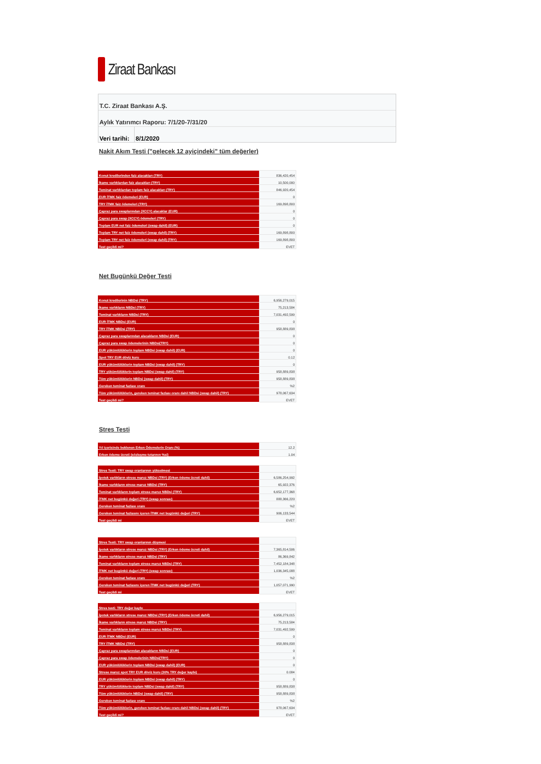Ziraat Bankası
T.C. Ziraat Bankası A.Ş.
Aylık Yatırımcı Raporu: 7/1/20-7/31/20
| Veri tarihi: | 8/1/2020 |
Nakit Akım Testi ("gelecek 12 ayiçindeki" tüm değerler)
| Konut kredilerinden faiz alacakları (TRY) | 836,420,454 |
| İkame varlıklardan faiz alacakları (TRY) | 10,500,000 |
| Teminat varlıklardan toplam faiz alacakları (TRY) | 846,920,454 |
| EUR İTMK faiz ödemeleri (EUR) | 0 |
| TRY İTMK faiz ödemeleri (TRY) | 169,898,800 |
| Çapraz para swaplarından (XCCY) alacaklar (EUR) | 0 |
| Çapraz para swap (XCCY) ödemeleri (TRY) | 0 |
| Toplam EUR net faiz ödemeleri (swap dahil) (EUR) | 0 |
| Toplam TRY net faiz ödemeleri (swap dahil) (TRY) | 169,898,800 |
| Toplam TRY net faiz ödemeleri (swap dahil) (TRY) | 169,898,800 |
| Test geçildi mi? | EVET |
Net Bugünkü Değer Testi
| Konut kredilerinin NBDsi (TRY) | 6,956,279,015 |
| İkame varlıkların NBDsi (TRY) | 75,213,584 |
| Teminat varlıkların NBDsi (TRY) | 7,031,492,599 |
| EUR İTMK NBDsi (EUR) | 0 |
| TRY İTMK NBDsi (TRY) | 958,889,838 |
| Çapraz para swaplarından alacakların NBDsi (EUR) | 0 |
| Çapraz para swap ödemelerinin NBDsi(TRY) | 0 |
| EUR yükümlülüklerin toplam NBDsi (swap dahil) (EUR) | 0 |
| Spot TRY EUR döviz kuru | 0.12 |
| EUR yükümlülüklerin toplam NBDsi (swap dahil) (TRY) | 0 |
| TRY yükümlülüklerin toplam NBDsi (swap dahil) (TRY) | 958,889,838 |
| Tüm yükümlülüklerin NBDsi (swap dahil) (TRY) | 958,889,838 |
| Gereken teminat fazlası oranı | %2 |
| Tüm yükümlülüklerin, gereken teminat fazlası oranı dahil NBDsi (swap dahil) (TRY) | 978,067,634 |
| Test geçildi mi? | EVET |
Stres Testi
| Yıl içerisinde beklenen Erken Ödemelerin Oranı (%) | 12.2 |
| Erken ödeme ücreti (sözleşme tutarının %si) | 1.04 |
| Stres Testi: TRY swap oranlarının yükselmesi | |
| İpotek varlıkların strese maruz NBDsi (TRY) (Erken ödeme ücreti dahil) | 6,586,254,992 |
| İkame varlıkların strese maruz NBDsi (TRY) | 65,922,376 |
| Teminat varlıkların toplam strese maruz NBDsi (TRY) | 6,652,177,368 |
| İTMK net bugünkü değeri (TRY) (swap sonrası) | 888,366,220 |
| Gereken teminat fazlası oranı | %2 |
| Gereken teminat fazlasını içeren İTMK net bugünkü değeri (TRY) | 906,133,544 |
| Test geçildi mi | EVET |
| Stres Testi: TRY swap oranlarının düşmesi | |
| İpotek varlıkların strese maruz NBDsi (TRY) (Erken ödeme ücreti dahil) | 7,365,814,506 |
| İkame varlıkların strese maruz NBDsi (TRY) | 86,369,842 |
| Teminat varlıkların toplam strese maruz NBDsi (TRY) | 7,452,184,348 |
| İTMK net bugünkü değeri (TRY) (swap sonrası) | 1,036,345,088 |
| Gereken teminat fazlası oranı | %2 |
| Gereken teminat fazlasını içeren İTMK net bugünkü değeri (TRY) | 1,057,071,990 |
| Test geçildi mi | EVET |
| Stres testi: TRY değer kaybı | |
| İpotek varlıkların strese maruz NBDsi (TRY) (Erken ödeme ücreti dahil) | 6,956,279,015 |
| İkame varlıkların strese maruz NBDsi (TRY) | 75,213,584 |
| Teminat varlıkların toplam strese maruz NBDsi (TRY) | 7,031,492,599 |
| EUR İTMK NBDsi (EUR) | 0 |
| TRY İTMK NBDsi (TRY) | 958,889,838 |
| Çapraz para swaplarından alacakların NBDsi (EUR) | 0 |
| Çapraz para swap ödemelerinin NBDsi(TRY) | 0 |
| EUR yükümlülüklerin toplam NBDsi (swap dahil) (EUR) | 0 |
| Strese maruz spot TRY EUR döviz kuru (30% TRY değer kaybı) | 0.084 |
| EUR yükümlülüklerin toplam NBDsi (swap dahil) (TRY) | 0 |
| TRY yükümlülüklerin toplam NBDsi (swap dahil) (TRY) | 958,889,838 |
| Tüm yükümlülüklerin NBDsi (swap dahil) (TRY) | 958,889,838 |
| Gereken teminat fazlası oranı | %2 |
| Tüm yükümlülüklerin, gereken teminat fazlası oranı dahil NBDsi (swap dahil) (TRY) | 978,067,634 |
| Test geçildi mi? | EVET |